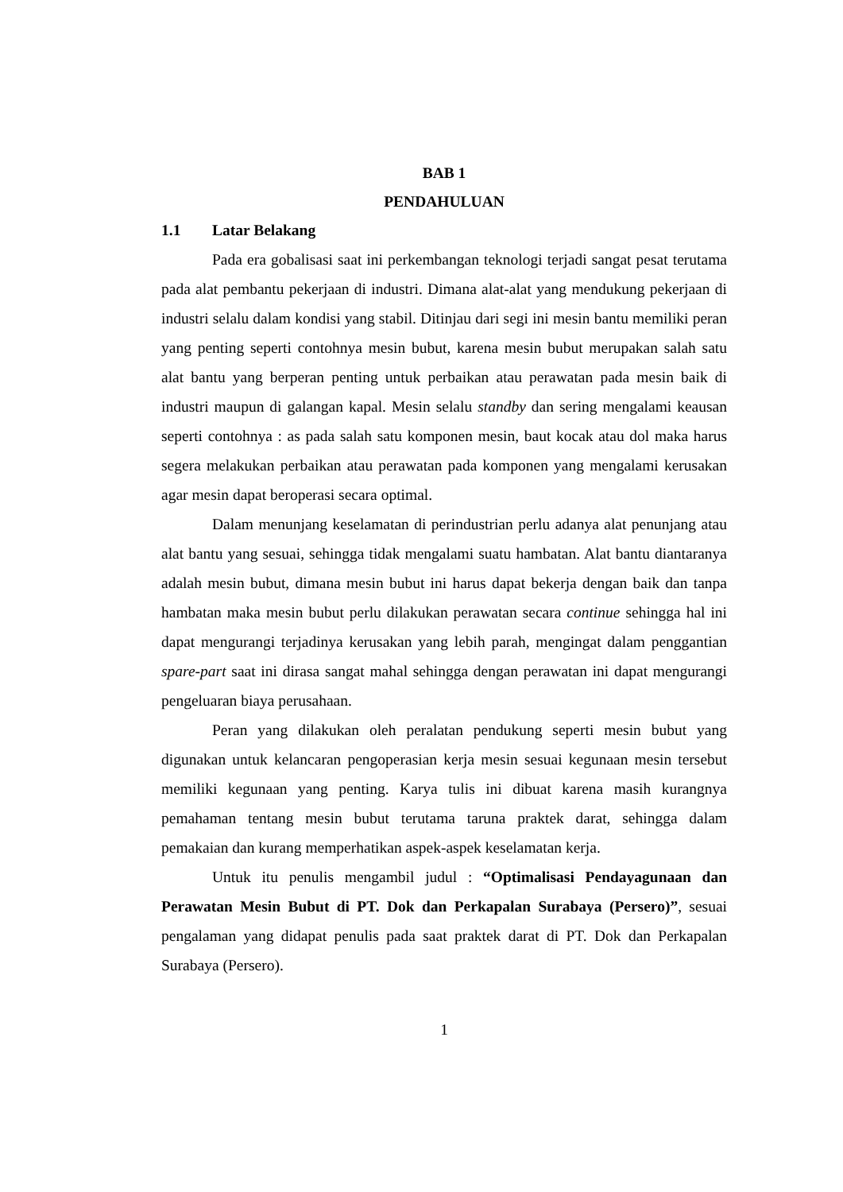BAB 1
PENDAHULUAN
1.1 Latar Belakang
Pada era gobalisasi saat ini perkembangan teknologi terjadi sangat pesat terutama pada alat pembantu pekerjaan di industri. Dimana alat-alat yang mendukung pekerjaan di industri selalu dalam kondisi yang stabil. Ditinjau dari segi ini mesin bantu memiliki peran yang penting seperti contohnya mesin bubut, karena mesin bubut merupakan salah satu alat bantu yang berperan penting untuk perbaikan atau perawatan pada mesin baik di industri maupun di galangan kapal. Mesin selalu standby dan sering mengalami keausan seperti contohnya : as pada salah satu komponen mesin, baut kocak atau dol maka harus segera melakukan perbaikan atau perawatan pada komponen yang mengalami kerusakan agar mesin dapat beroperasi secara optimal.
Dalam menunjang keselamatan di perindustrian perlu adanya alat penunjang atau alat bantu yang sesuai, sehingga tidak mengalami suatu hambatan. Alat bantu diantaranya adalah mesin bubut, dimana mesin bubut ini harus dapat bekerja dengan baik dan tanpa hambatan maka mesin bubut perlu dilakukan perawatan secara continue sehingga hal ini dapat mengurangi terjadinya kerusakan yang lebih parah, mengingat dalam penggantian spare-part saat ini dirasa sangat mahal sehingga dengan perawatan ini dapat mengurangi pengeluaran biaya perusahaan.
Peran yang dilakukan oleh peralatan pendukung seperti mesin bubut yang digunakan untuk kelancaran pengoperasian kerja mesin sesuai kegunaan mesin tersebut memiliki kegunaan yang penting. Karya tulis ini dibuat karena masih kurangnya pemahaman tentang mesin bubut terutama taruna praktek darat, sehingga dalam pemakaian dan kurang memperhatikan aspek-aspek keselamatan kerja.
Untuk itu penulis mengambil judul : “Optimalisasi Pendayagunaan dan Perawatan Mesin Bubut di PT. Dok dan Perkapalan Surabaya (Persero)”, sesuai pengalaman yang didapat penulis pada saat praktek darat di PT. Dok dan Perkapalan Surabaya (Persero).
1